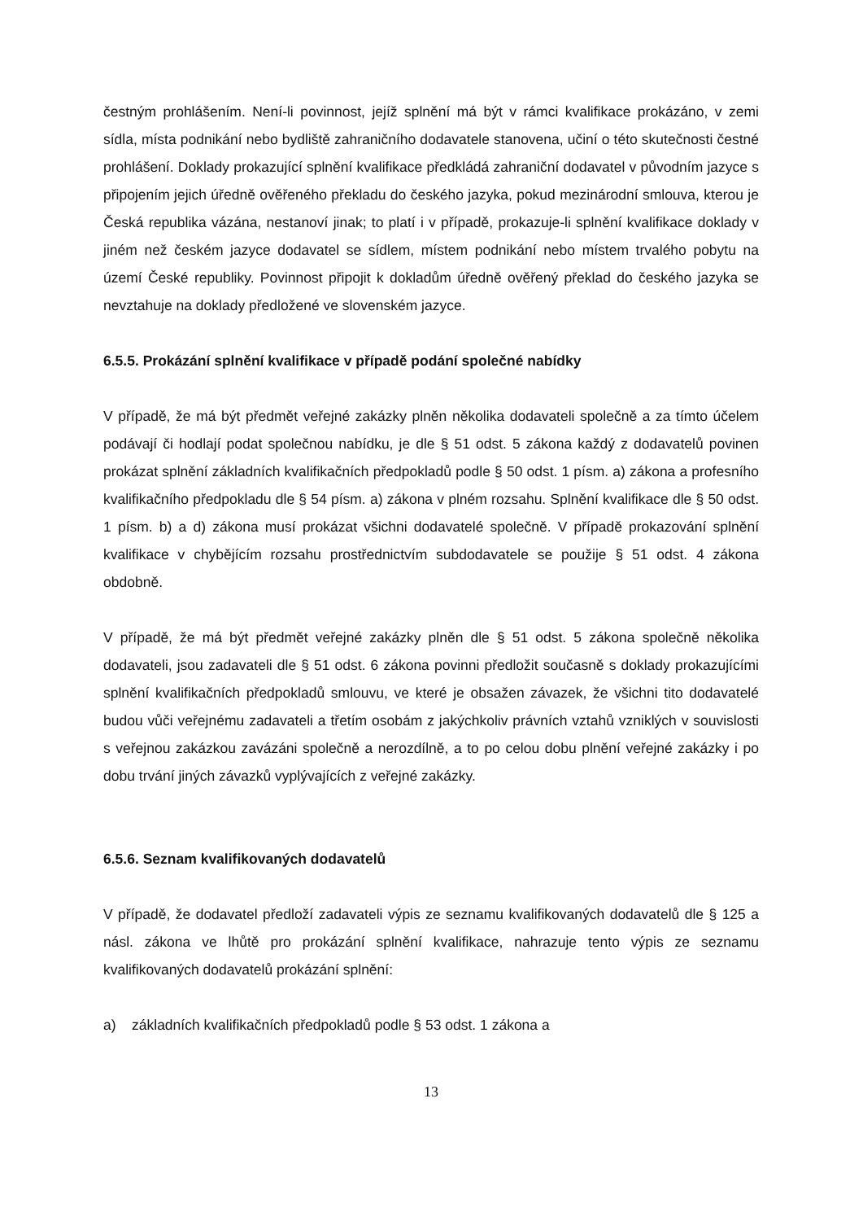čestným prohlášením. Není-li povinnost, jejíž splnění má být v rámci kvalifikace prokázáno, v zemi sídla, místa podnikání nebo bydliště zahraničního dodavatele stanovena, učiní o této skutečnosti čestné prohlášení. Doklady prokazující splnění kvalifikace předkládá zahraniční dodavatel v původním jazyce s připojením jejich úředně ověřeného překladu do českého jazyka, pokud mezinárodní smlouva, kterou je Česká republika vázána, nestanoví jinak; to platí i v případě, prokazuje-li splnění kvalifikace doklady v jiném než českém jazyce dodavatel se sídlem, místem podnikání nebo místem trvalého pobytu na území České republiky. Povinnost připojit k dokladům úředně ověřený překlad do českého jazyka se nevztahuje na doklady předložené ve slovenském jazyce.
6.5.5. Prokázání splnění kvalifikace v případě podání společné nabídky
V případě, že má být předmět veřejné zakázky plněn několika dodavateli společně a za tímto účelem podávají či hodlají podat společnou nabídku, je dle § 51 odst. 5 zákona každý z dodavatelů povinen prokázat splnění základních kvalifikačních předpokladů podle § 50 odst. 1 písm. a) zákona a profesního kvalifikačního předpokladu dle § 54 písm. a) zákona v plném rozsahu. Splnění kvalifikace dle § 50 odst. 1 písm. b) a d) zákona musí prokázat všichni dodavatelé společně. V případě prokazování splnění kvalifikace v chybějícím rozsahu prostřednictvím subdodavatele se použije § 51 odst. 4 zákona obdobně.
V případě, že má být předmět veřejné zakázky plněn dle § 51 odst. 5 zákona společně několika dodavateli, jsou zadavateli dle § 51 odst. 6 zákona povinni předložit současně s doklady prokazujícími splnění kvalifikačních předpokladů smlouvu, ve které je obsažen závazek, že všichni tito dodavatelé budou vůči veřejnému zadavateli a třetím osobám z jakýchkoliv právních vztahů vzniklých v souvislosti s veřejnou zakázkou zavázáni společně a nerozdílně, a to po celou dobu plnění veřejné zakázky i po dobu trvání jiných závazků vyplývajících z veřejné zakázky.
6.5.6. Seznam kvalifikovaných dodavatelů
V případě, že dodavatel předloží zadavateli výpis ze seznamu kvalifikovaných dodavatelů dle § 125 a násl. zákona ve lhůtě pro prokázání splnění kvalifikace, nahrazuje tento výpis ze seznamu kvalifikovaných dodavatelů prokázání splnění:
a) základních kvalifikačních předpokladů podle § 53 odst. 1 zákona a
13